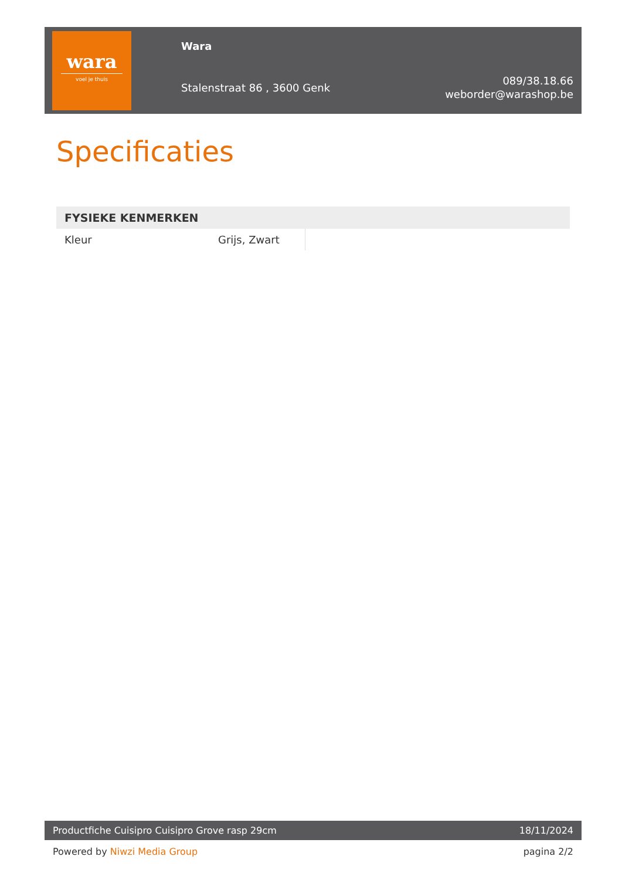wara
voel je thuis
Wara
Stalenstraat 86 , 3600 Genk
089/38.18.66
weborder@warashop.be
Specificaties
| FYSIEKE KENMERKEN | | |
| --- | --- | --- |
| Kleur | Grijs, Zwart | |
Productfiche Cuisipro Cuisipro Grove rasp 29cm 18/11/2024
Powered by Niwzi Media Group pagina 2/2